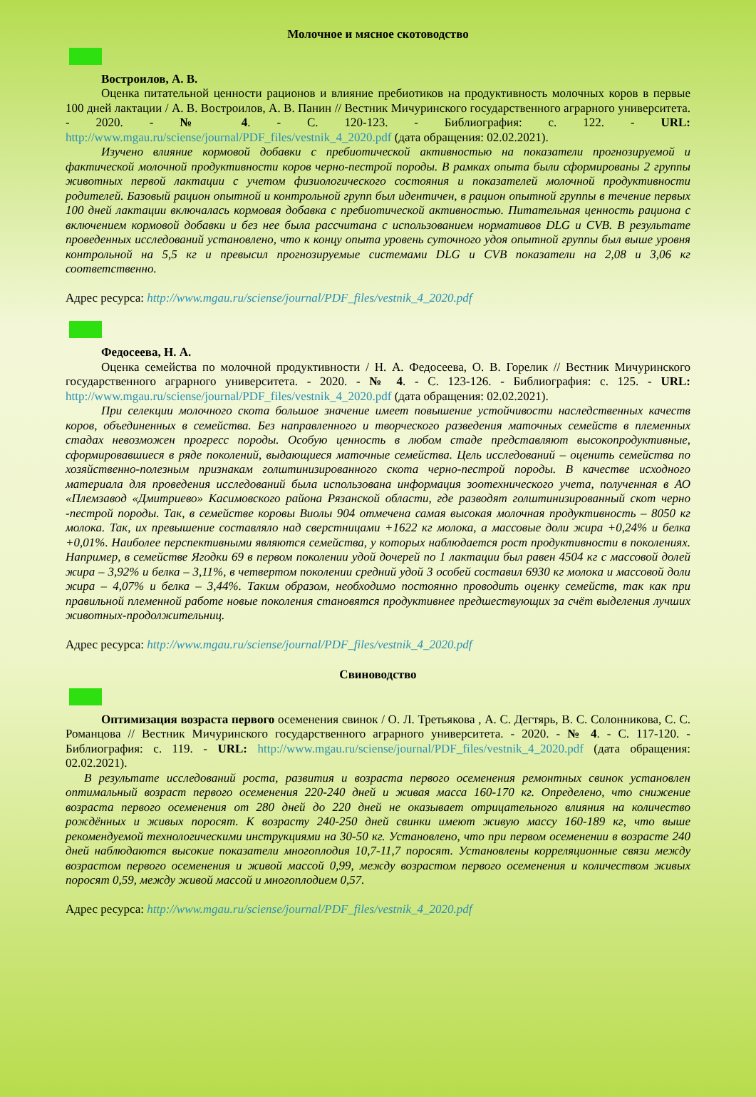Молочное и мясное скотоводство
Востроилов, А. В.
Оценка питательной ценности рационов и влияние пребиотиков на продуктивность молочных коров в первые 100 дней лактации / А. В. Востроилов, А. В. Панин // Вестник Мичуринского государственного аграрного университета. - 2020. - № 4. - С. 120-123. - Библиография: с. 122. - URL: http://www.mgau.ru/sciense/journal/PDF_files/vestnik_4_2020.pdf (дата обращения: 02.02.2021).
Изучено влияние кормовой добавки с пребиотической активностью на показатели прогнозируемой и фактической молочной продуктивности коров черно-пестрой породы. В рамках опыта были сформированы 2 группы животных первой лактации с учетом физиологического состояния и показателей молочной продуктивности родителей. Базовый рацион опытной и контрольной групп был идентичен, в рацион опытной группы в течение первых 100 дней лактации включалась кормовая добавка с пребиотической активностью. Питательная ценность рациона с включением кормовой добавки и без нее была рассчитана с использованием нормативов DLG и CVB. В результате проведенных исследований установлено, что к концу опыта уровень суточного удоя опытной группы был выше уровня контрольной на 5,5 кг и превысил прогнозируемые системами DLG и CVB показатели на 2,08 и 3,06 кг соответственно.
Адрес ресурса: http://www.mgau.ru/sciense/journal/PDF_files/vestnik_4_2020.pdf
Федосеева, Н. А.
Оценка семейства по молочной продуктивности / Н. А. Федосеева, О. В. Горелик // Вестник Мичуринского государственного аграрного университета. - 2020. - № 4. - С. 123-126. - Библиография: с. 125. - URL: http://www.mgau.ru/sciense/journal/PDF_files/vestnik_4_2020.pdf (дата обращения: 02.02.2021).
При селекции молочного скота большое значение имеет повышение устойчивости наследственных качеств коров, объединенных в семейства. Без направленного и творческого разведения маточных семейств в племенных стадах невозможен прогресс породы. Особую ценность в любом стаде представляют высокопродуктивные, сформировавшиеся в ряде поколений, выдающиеся маточные семейства. Цель исследований – оценить семейства по хозяйственно-полезным признакам голштинизированного скота черно-пестрой породы. В качестве исходного материала для проведения исследований была использована информация зоотехнического учета, полученная в АО «Племзавод «Дмитриево» Касимовского района Рязанской области, где разводят голштинизированный скот черно -пестрой породы. Так, в семействе коровы Виолы 904 отмечена самая высокая молочная продуктивность – 8050 кг молока. Так, их превышение составляло над сверстницами +1622 кг молока, а массовые доли жира +0,24% и белка +0,01%. Наиболее перспективными являются семейства, у которых наблюдается рост продуктивности в поколениях. Например, в семействе Ягодки 69 в первом поколении удой дочерей по 1 лактации был равен 4504 кг с массовой долей жира – 3,92% и белка – 3,11%, в четвертом поколении средний удой 3 особей составил 6930 кг молока и массовой доли жира – 4,07% и белка – 3,44%. Таким образом, необходимо постоянно проводить оценку семейств, так как при правильной племенной работе новые поколения становятся продуктивнее предшествующих за счёт выделения лучших животных-продолжительниц.
Адрес ресурса: http://www.mgau.ru/sciense/journal/PDF_files/vestnik_4_2020.pdf
Свиноводство
Оптимизация возраста первого осеменения свинок / О. Л. Третьякова , А. С. Дегтярь, В. С. Солонникова, С. С. Романцова // Вестник Мичуринского государственного аграрного университета. - 2020. - № 4. - С. 117-120. - Библиография: с. 119. - URL: http://www.mgau.ru/sciense/journal/PDF_files/vestnik_4_2020.pdf (дата обращения: 02.02.2021).
В результате исследований роста, развития и возраста первого осеменения ремонтных свинок установлен оптимальный возраст первого осеменения 220-240 дней и живая масса 160-170 кг. Определено, что снижение возраста первого осеменения от 280 дней до 220 дней не оказывает отрицательного влияния на количество рождённых и живых поросят. К возрасту 240-250 дней свинки имеют живую массу 160-189 кг, что выше рекомендуемой технологическими инструкциями на 30-50 кг. Установлено, что при первом осеменении в возрасте 240 дней наблюдаются высокие показатели многоплодия 10,7-11,7 поросят. Установлены корреляционные связи между возрастом первого осеменения и живой массой 0,99, между возрастом первого осеменения и количеством живых поросят 0,59, между живой массой и многоплодием 0,57.
Адрес ресурса: http://www.mgau.ru/sciense/journal/PDF_files/vestnik_4_2020.pdf